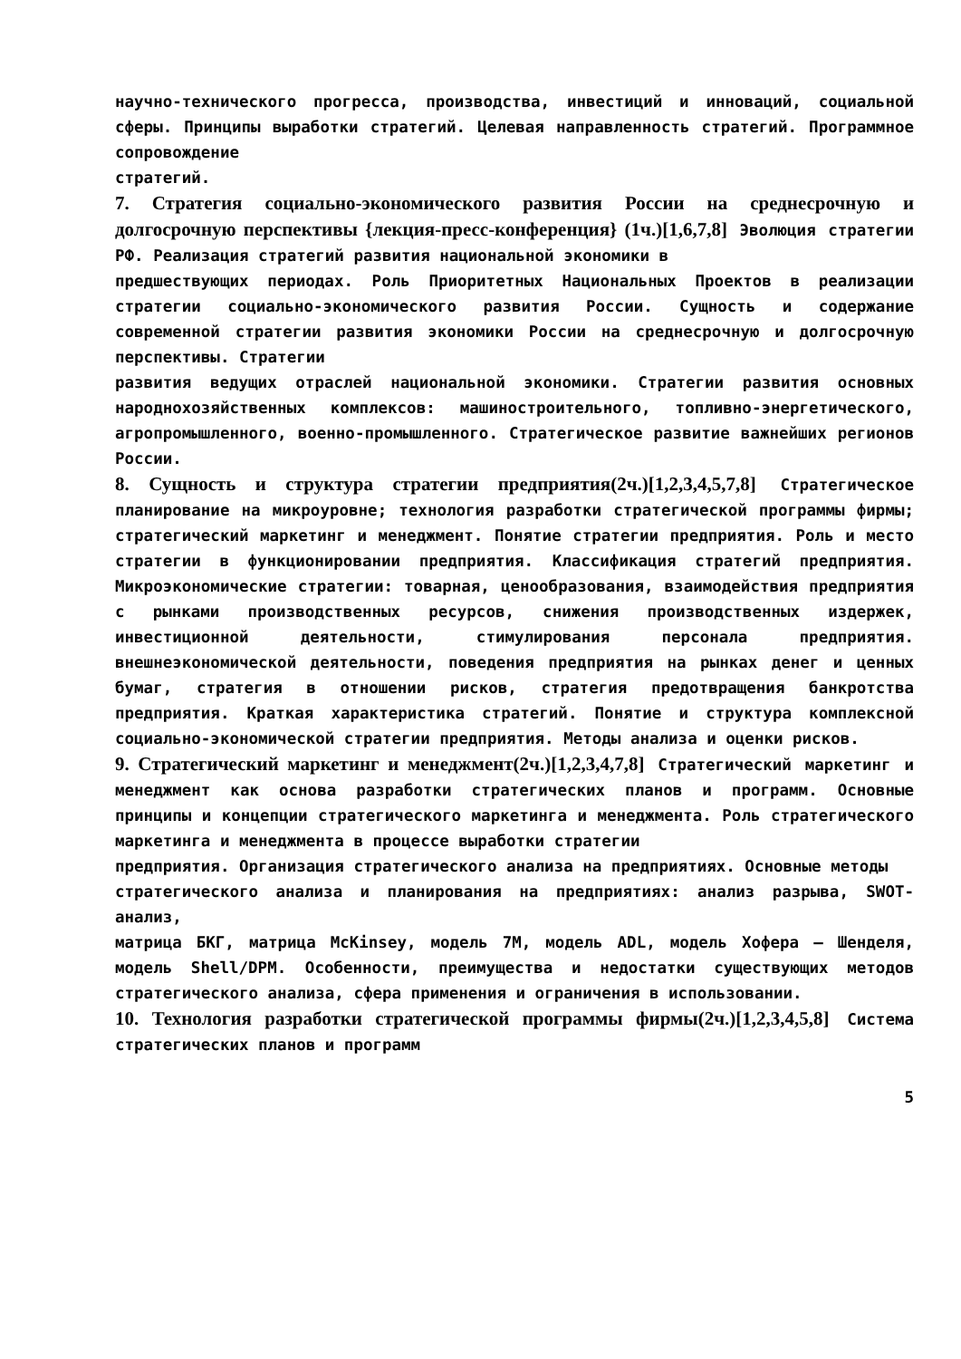научно-технического прогресса, производства, инвестиций и инноваций, социальной сферы. Принципы выработки стратегий. Целевая направленность стратегий. Программное сопровождение
стратегий.
7. Стратегия социально-экономического развития России на среднесрочную и долгосрочную перспективы {лекция-пресс-конференция} (1ч.)[1,6,7,8] Эволюция стратегии РФ. Реализация стратегий развития национальной экономики в
предшествующих периодах. Роль Приоритетных Национальных Проектов в реализации стратегии социально-экономического развития России. Сущность и содержание современной стратегии развития экономики России на среднесрочную и долгосрочную перспективы. Стратегии
развития ведущих отраслей национальной экономики. Стратегии развития основных народнохозяйственных комплексов: машиностроительного, топливно-энергетического, агропромышленного, военно-промышленного. Стратегическое развитие важнейших регионов России.
8. Сущность и структура стратегии предприятия(2ч.)[1,2,3,4,5,7,8] Стратегическое планирование на микроуровне; технология разработки стратегической программы фирмы; стратегический маркетинг и менеджмент. Понятие стратегии предприятия. Роль и место стратегии в функционировании предприятия. Классификация стратегий предприятия. Микроэкономические стратегии: товарная, ценообразования, взаимодействия предприятия с рынками производственных ресурсов, снижения производственных издержек, инвестиционной деятельности, стимулирования персонала предприятия. внешнеэкономической деятельности, поведения предприятия на рынках денег и ценных бумаг, стратегия в отношении рисков, стратегия предотвращения банкротства предприятия. Краткая характеристика стратегий. Понятие и структура комплексной социально-экономической стратегии предприятия. Методы анализа и оценки рисков.
9. Стратегический маркетинг и менеджмент(2ч.)[1,2,3,4,7,8] Стратегический маркетинг и менеджмент как основа разработки стратегических планов и программ. Основные принципы и концепции стратегического маркетинга и менеджмента. Роль стратегического маркетинга и менеджмента в процессе выработки стратегии
предприятия. Организация стратегического анализа на предприятиях. Основные методы
стратегического анализа и планирования на предприятиях: анализ разрыва, SWOT-анализ,
матрица БКГ, матрица McKinsey, модель 7М, модель ADL, модель Хофера – Шенделя, модель Shell/DPM. Особенности, преимущества и недостатки существующих методов стратегического анализа, сфера применения и ограничения в использовании.
10. Технология разработки стратегической программы фирмы(2ч.)[1,2,3,4,5,8] Система стратегических планов и программ
5